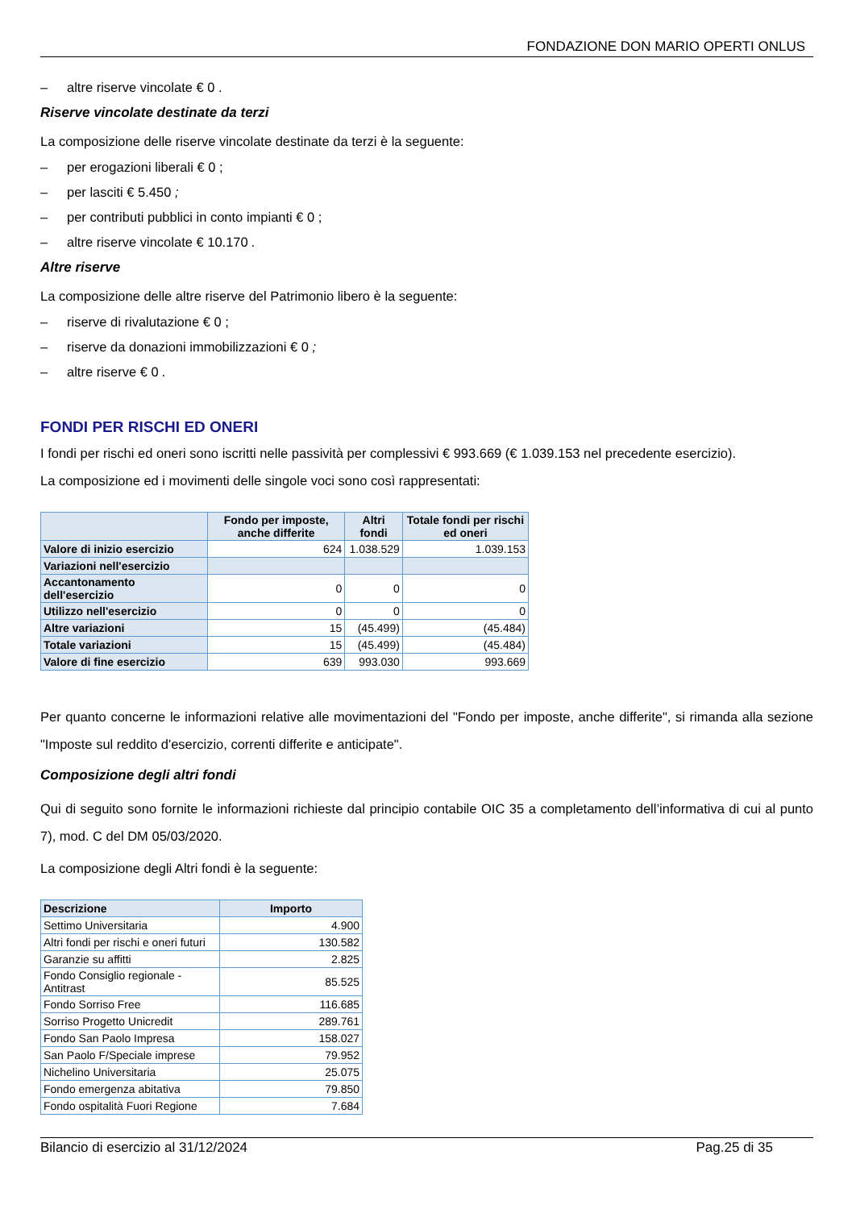FONDAZIONE DON MARIO OPERTI ONLUS
– altre riserve vincolate € 0 .
Riserve vincolate destinate da terzi
La composizione delle riserve vincolate destinate da terzi è la seguente:
– per erogazioni liberali € 0 ;
– per lasciti € 5.450 ;
– per contributi pubblici in conto impianti € 0 ;
– altre riserve vincolate € 10.170 .
Altre riserve
La composizione delle altre riserve del Patrimonio libero è la seguente:
– riserve di rivalutazione € 0 ;
– riserve da donazioni immobilizzazioni € 0 ;
– altre riserve € 0 .
FONDI PER RISCHI ED ONERI
I fondi per rischi ed oneri sono iscritti nelle passività per complessivi € 993.669 (€ 1.039.153 nel precedente esercizio).
La composizione ed i movimenti delle singole voci sono così rappresentati:
| | Fondo per imposte, anche differite | Altri fondi | Totale fondi per rischi ed oneri |
| --- | --- | --- | --- |
| Valore di inizio esercizio | 624 | 1.038.529 | 1.039.153 |
| Variazioni nell'esercizio | | | |
| Accantonamento dell'esercizio | 0 | 0 | 0 |
| Utilizzo nell'esercizio | 0 | 0 | 0 |
| Altre variazioni | 15 | (45.499) | (45.484) |
| Totale variazioni | 15 | (45.499) | (45.484) |
| Valore di fine esercizio | 639 | 993.030 | 993.669 |
Per quanto concerne le informazioni relative alle movimentazioni del "Fondo per imposte, anche differite", si rimanda alla sezione "Imposte sul reddito d'esercizio, correnti differite e anticipate".
Composizione degli altri fondi
Qui di seguito sono fornite le informazioni richieste dal principio contabile OIC 35 a completamento dell’informativa di cui al punto 7), mod. C del DM 05/03/2020.
La composizione degli Altri fondi è la seguente:
| Descrizione | Importo |
| --- | --- |
| Settimo Universitaria | 4.900 |
| Altri fondi per rischi e oneri futuri | 130.582 |
| Garanzie su affitti | 2.825 |
| Fondo Consiglio regionale - Antitrast | 85.525 |
| Fondo Sorriso Free | 116.685 |
| Sorriso Progetto Unicredit | 289.761 |
| Fondo San Paolo Impresa | 158.027 |
| San Paolo F/Speciale imprese | 79.952 |
| Nichelino Universitaria | 25.075 |
| Fondo emergenza abitativa | 79.850 |
| Fondo ospitalità Fuori Regione | 7.684 |
Bilancio di esercizio al 31/12/2024 Pag.25 di 35